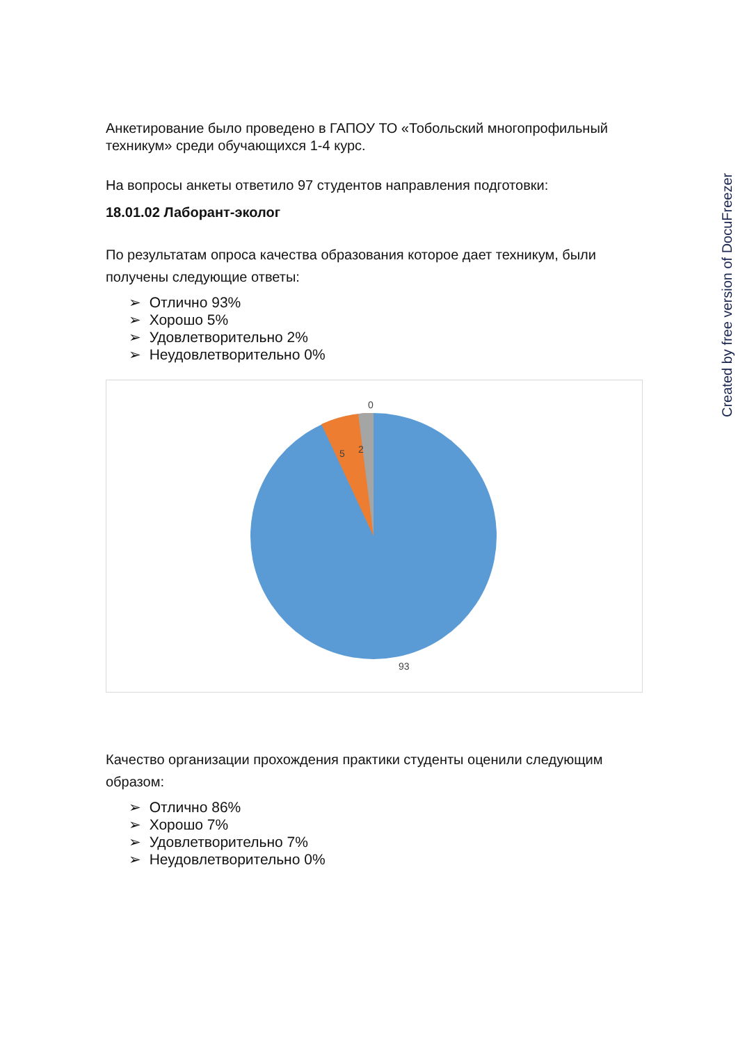Анкетирование было проведено в ГАПОУ ТО «Тобольский многопрофильный техникум» среди обучающихся 1-4 курс.
На вопросы анкеты ответило 97 студентов направления подготовки:
18.01.02 Лаборант-эколог
По результатам опроса качества образования которое дает техникум, были получены следующие ответы:
➢ Отлично 93%
➢ Хорошо 5%
➢ Удовлетворительно 2%
➢ Неудовлетворительно 0%
0
2
5
93
Качество организации прохождения практики студенты оценили следующим образом:
➢ Отлично 86%
➢ Хорошо 7%
➢ Удовлетворительно 7%
➢ Неудовлетворительно 0%
Created by free version of DocuFreezer